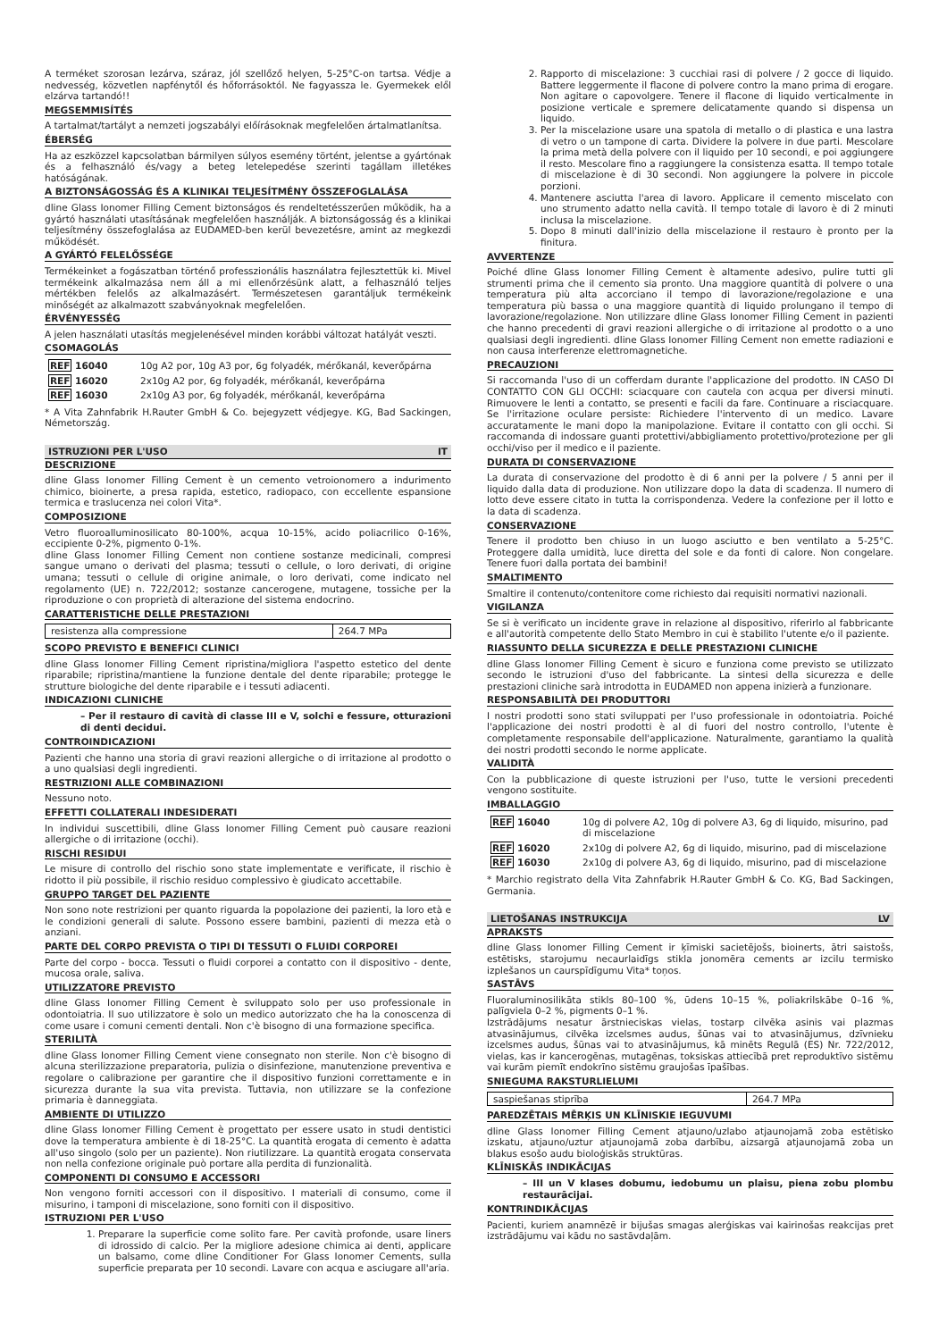A terméket szorosan lezárva, száraz, jól szellőző helyen, 5-25°C-on tartsa. Védje a nedvesség, közvetlen napfénytől és hőforrásoktól. Ne fagyassza le. Gyermekek elől elzárva tartandó!!
MEGSEMMISÍTÉS
A tartalmat/tartályt a nemzeti jogszabályi előírásoknak megfelelően ártalmatlanítsa.
ÉBERSÉG
Ha az eszközzel kapcsolatban bármilyen súlyos esemény történt, jelentse a gyártónak és a felhasználó és/vagy a beteg letelepedése szerinti tagállam illetékes hatóságának.
A BIZTONSÁGOSSÁG ÉS A KLINIKAI TELJESÍTMÉNY ÖSSZEFOGLALÁSA
dline Glass Ionomer Filling Cement biztonságos és rendeltetésszerűen működik, ha a gyártó használati utasításának megfelelően használják. A biztonságosság és a klinikai teljesítmény összefoglalása az EUDAMED-ben kerül bevezetésre, amint az megkezdi működését.
A GYÁRTÓ FELELŐSSÉGE
Termékeinket a fogászatban történő professzionális használatra fejlesztettük ki. Mivel termékeink alkalmazása nem áll a mi ellenőrzésünk alatt, a felhasználó teljes mértékben felelős az alkalmazásért. Természetesen garantáljuk termékeink minőségét az alkalmazott szabványoknak megfelelően.
ÉRVÉNYESSÉG
A jelen használati utasítás megjelenésével minden korábbi változat hatályát veszti.
CSOMAGOLÁS
| REF 16040 | 10g A2 por, 10g A3 por, 6g folyadék, mérőkanál, keverőpárna |
| REF 16020 | 2x10g A2 por, 6g folyadék, mérőkanál, keverőpárna |
| REF 16030 | 2x10g A3 por, 6g folyadék, mérőkanál, keverőpárna |
* A Vita Zahnfabrik H.Rauter GmbH & Co. bejegyzett védjegye. KG, Bad Sackingen, Németország.
ISTRUZIONI PER L'USO IT
DESCRIZIONE
dline Glass Ionomer Filling Cement è un cemento vetroionomero a indurimento chimico, bioinerte, a presa rapida, estetico, radiopaco, con eccellente espansione termica e traslucenza nei colori Vita*.
COMPOSIZIONE
Vetro fluoroalluminosilicato 80-100%, acqua 10-15%, acido poliacrilico 0-16%, eccipiente 0-2%, pigmento 0-1%.
dline Glass Ionomer Filling Cement non contiene sostanze medicinali, compresi sangue umano o derivati del plasma; tessuti o cellule, o loro derivati, di origine umana; tessuti o cellule di origine animale, o loro derivati, come indicato nel regolamento (UE) n. 722/2012; sostanze cancerogene, mutagene, tossiche per la riproduzione o con proprietà di alterazione del sistema endocrino.
CARATTERISTICHE DELLE PRESTAZIONI
| resistenza alla compressione | 264.7 MPa |
SCOPO PREVISTO E BENEFICI CLINICI
dline Glass Ionomer Filling Cement ripristina/migliora l'aspetto estetico del dente riparabile; ripristina/mantiene la funzione dentale del dente riparabile; protegge le strutture biologiche del dente riparabile e i tessuti adiacenti.
INDICAZIONI CLINICHE
– Per il restauro di cavità di classe III e V, solchi e fessure, otturazioni di denti decidui.
CONTROINDICAZIONI
Pazienti che hanno una storia di gravi reazioni allergiche o di irritazione al prodotto o a uno qualsiasi degli ingredienti.
RESTRIZIONI ALLE COMBINAZIONI
Nessuno noto.
EFFETTI COLLATERALI INDESIDERATI
In individui suscettibili, dline Glass Ionomer Filling Cement può causare reazioni allergiche o di irritazione (occhi).
RISCHI RESIDUI
Le misure di controllo del rischio sono state implementate e verificate, il rischio è ridotto il più possibile, il rischio residuo complessivo è giudicato accettabile.
GRUPPO TARGET DEL PAZIENTE
Non sono note restrizioni per quanto riguarda la popolazione dei pazienti, la loro età e le condizioni generali di salute. Possono essere bambini, pazienti di mezza età o anziani.
PARTE DEL CORPO PREVISTA O TIPI DI TESSUTI O FLUIDI CORPOREI
Parte del corpo - bocca. Tessuti o fluidi corporei a contatto con il dispositivo - dente, mucosa orale, saliva.
UTILIZZATORE PREVISTO
dline Glass Ionomer Filling Cement è sviluppato solo per uso professionale in odontoiatria. Il suo utilizzatore è solo un medico autorizzato che ha la conoscenza di come usare i comuni cementi dentali. Non c'è bisogno di una formazione specifica.
STERILITÀ
dline Glass Ionomer Filling Cement viene consegnato non sterile. Non c'è bisogno di alcuna sterilizzazione preparatoria, pulizia o disinfezione, manutenzione preventiva e regolare o calibrazione per garantire che il dispositivo funzioni correttamente e in sicurezza durante la sua vita prevista. Tuttavia, non utilizzare se la confezione primaria è danneggiata.
AMBIENTE DI UTILIZZO
dline Glass Ionomer Filling Cement è progettato per essere usato in studi dentistici dove la temperatura ambiente è di 18-25°C. La quantità erogata di cemento è adatta all'uso singolo (solo per un paziente). Non riutilizzare. La quantità erogata conservata non nella confezione originale può portare alla perdita di funzionalità.
COMPONENTI DI CONSUMO E ACCESSORI
Non vengono forniti accessori con il dispositivo. I materiali di consumo, come il misurino, i tamponi di miscelazione, sono forniti con il dispositivo.
ISTRUZIONI PER L'USO
1. Preparare la superficie come solito fare. Per cavità profonde, usare liners di idrossido di calcio. Per la migliore adesione chimica ai denti, applicare un balsamo, come dline Conditioner For Glass Ionomer Cements, sulla superficie preparata per 10 secondi. Lavare con acqua e asciugare all'aria.
2. Rapporto di miscelazione: 3 cucchiai rasi di polvere / 2 gocce di liquido. Battere leggermente il flacone di polvere contro la mano prima di erogare. Non agitare o capovolgere. Tenere il flacone di liquido verticalmente in posizione verticale e spremere delicatamente quando si dispensa un liquido.
3. Per la miscelazione usare una spatola di metallo o di plastica e una lastra di vetro o un tampone di carta. Dividere la polvere in due parti. Mescolare la prima metà della polvere con il liquido per 10 secondi, e poi aggiungere il resto. Mescolare fino a raggiungere la consistenza esatta. Il tempo totale di miscelazione è di 30 secondi. Non aggiungere la polvere in piccole porzioni.
4. Mantenere asciutta l'area di lavoro. Applicare il cemento miscelato con uno strumento adatto nella cavità. Il tempo totale di lavoro è di 2 minuti inclusa la miscelazione.
5. Dopo 8 minuti dall'inizio della miscelazione il restauro è pronto per la finitura.
AVVERTENZE
Poiché dline Glass Ionomer Filling Cement è altamente adesivo, pulire tutti gli strumenti prima che il cemento sia pronto. Una maggiore quantità di polvere o una temperatura più alta accorciano il tempo di lavorazione/regolazione e una temperatura più bassa o una maggiore quantità di liquido prolungano il tempo di lavorazione/regolazione. Non utilizzare dline Glass Ionomer Filling Cement in pazienti che hanno precedenti di gravi reazioni allergiche o di irritazione al prodotto o a uno qualsiasi degli ingredienti. dline Glass Ionomer Filling Cement non emette radiazioni e non causa interferenze elettromagnetiche.
PRECAUZIONI
Si raccomanda l'uso di un cofferdam durante l'applicazione del prodotto. IN CASO DI CONTATTO CON GLI OCCHI: sciacquare con cautela con acqua per diversi minuti. Rimuovere le lenti a contatto, se presenti e facili da fare. Continuare a risciacquare. Se l'irritazione oculare persiste: Richiedere l'intervento di un medico. Lavare accuratamente le mani dopo la manipolazione. Evitare il contatto con gli occhi. Si raccomanda di indossare guanti protettivi/abbigliamento protettivo/protezione per gli occhi/viso per il medico e il paziente.
DURATA DI CONSERVAZIONE
La durata di conservazione del prodotto è di 6 anni per la polvere / 5 anni per il liquido dalla data di produzione. Non utilizzare dopo la data di scadenza. Il numero di lotto deve essere citato in tutta la corrispondenza. Vedere la confezione per il lotto e la data di scadenza.
CONSERVAZIONE
Tenere il prodotto ben chiuso in un luogo asciutto e ben ventilato a 5-25°C. Proteggere dalla umidità, luce diretta del sole e da fonti di calore. Non congelare. Tenere fuori dalla portata dei bambini!
SMALTIMENTO
Smaltire il contenuto/contenitore come richiesto dai requisiti normativi nazionali.
VIGILANZA
Se si è verificato un incidente grave in relazione al dispositivo, riferirlo al fabbricante e all'autorità competente dello Stato Membro in cui è stabilito l'utente e/o il paziente.
RIASSUNTO DELLA SICUREZZA E DELLE PRESTAZIONI CLINICHE
dline Glass Ionomer Filling Cement è sicuro e funziona come previsto se utilizzato secondo le istruzioni d'uso del fabbricante. La sintesi della sicurezza e delle prestazioni cliniche sarà introdotta in EUDAMED non appena inizierà a funzionare.
RESPONSABILITÀ DEI PRODUTTORI
I nostri prodotti sono stati sviluppati per l'uso professionale in odontoiatria. Poiché l'applicazione dei nostri prodotti è al di fuori del nostro controllo, l'utente è completamente responsabile dell'applicazione. Naturalmente, garantiamo la qualità dei nostri prodotti secondo le norme applicate.
VALIDITÀ
Con la pubblicazione di queste istruzioni per l'uso, tutte le versioni precedenti vengono sostituite.
IMBALLAGGIO
| REF 16040 | 10g di polvere A2, 10g di polvere A3, 6g di liquido, misurino, pad di miscelazione |
| REF 16020 | 2x10g di polvere A2, 6g di liquido, misurino, pad di miscelazione |
| REF 16030 | 2x10g di polvere A3, 6g di liquido, misurino, pad di miscelazione |
* Marchio registrato della Vita Zahnfabrik H.Rauter GmbH & Co. KG, Bad Sackingen, Germania.
LIETOŠANAS INSTRUKCIJA LV
APRAKSTS
dline Glass Ionomer Filling Cement ir ķīmiski sacietējošs, bioinerts, ātri saistošs, estētisks, starojumu necaurlaidīgs stikla jonomēra cements ar izcilu termisko izplešanos un caurspīdīgumu Vita* toņos.
SASTĀVS
Fluoraluminosilikāta stikls 80–100 %, ūdens 10–15 %, poliakrilskābe 0–16 %, palīgviela 0–2 %, pigments 0–1 %.
Izstrādājums nesatur ārstnieciskas vielas, tostarp cilvēka asinis vai plazmas atvasinājumus, cilvēka izcelsmes audus, šūnas vai to atvasinājumus, dzīvnieku izcelsmes audus, šūnas vai to atvasinājumus, kā minēts Regulā (ES) Nr. 722/2012, vielas, kas ir kancerogēnas, mutagēnas, toksiskas attiecībā pret reproduktīvo sistēmu vai kurām piemīt endokrīno sistēmu graujošas īpašības.
SNIEGUMA RAKSTURLIELUMI
| saspiešanas stiprība | 264.7 MPa |
PAREDZĒTAIS MĒRĶIS UN KLĪNISKIE IEGUVUMI
dline Glass Ionomer Filling Cement atjauno/uzlabo atjaunojamā zoba estētisko izskatu, atjauno/uztur atjaunojamā zoba darbību, aizsargā atjaunojamā zoba un blakus esošo audu bioloģiskās struktūras.
KLĪNISKĀS INDIKĀCIJAS
– III un V klases dobumu, iedobumu un plaisu, piena zobu plombu restaurācijai.
KONTRINDIKĀCIJAS
Pacienti, kuriem anamnēzē ir bijušas smagas alerģiskas vai kairinošas reakcijas pret izstrādājumu vai kādu no sastāvdaļām.